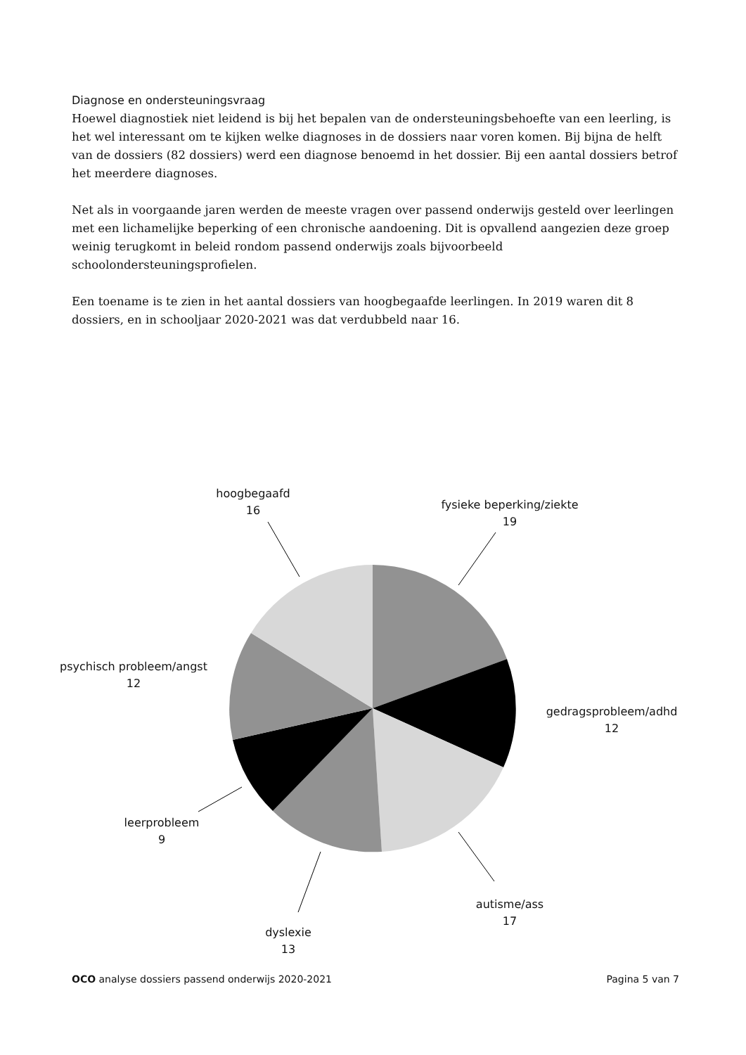Diagnose en ondersteuningsvraag
Hoewel diagnostiek niet leidend is bij het bepalen van de ondersteuningsbehoefte van een leerling, is het wel interessant om te kijken welke diagnoses in de dossiers naar voren komen. Bij bijna de helft van de dossiers (82 dossiers) werd een diagnose benoemd in het dossier. Bij een aantal dossiers betrof het meerdere diagnoses.
Net als in voorgaande jaren werden de meeste vragen over passend onderwijs gesteld over leerlingen met een lichamelijke beperking of een chronische aandoening. Dit is opvallend aangezien deze groep weinig terugkomt in beleid rondom passend onderwijs zoals bijvoorbeeld schoolondersteuningsprofielen.
Een toename is te zien in het aantal dossiers van hoogbegaafde leerlingen. In 2019 waren dit 8 dossiers, en in schooljaar 2020-2021 was dat verdubbeld naar 16.
hoogbegaafd
16
fysieke beperking/ziekte
19
psychisch probleem/angst
12
gedragsprobleem/adhd
12
leerprobleem
9
autisme/ass
17
dyslexie
13
OCO analyse dossiers passend onderwijs 2020-2021 Pagina 5 van 7